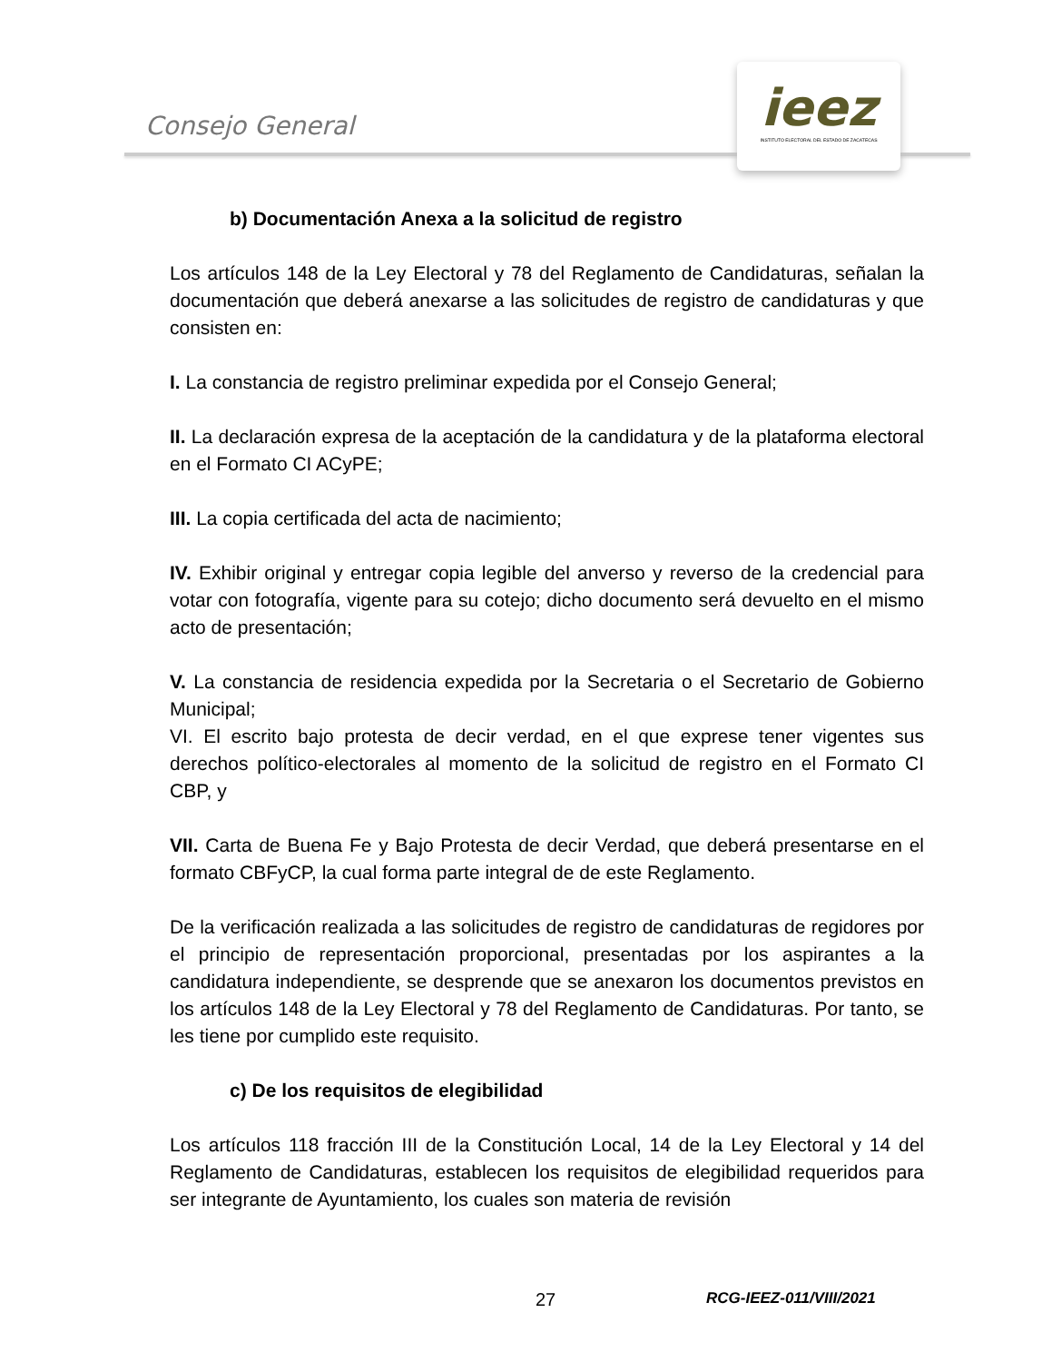Consejo General
ieez
INSTITUTO ELECTORAL DEL ESTADO DE ZACATECAS
b) Documentación Anexa a la solicitud de registro
Los artículos 148 de la Ley Electoral y 78 del Reglamento de Candidaturas, señalan la documentación que deberá anexarse a las solicitudes de registro de candidaturas y que consisten en:
I. La constancia de registro preliminar expedida por el Consejo General;
II. La declaración expresa de la aceptación de la candidatura y de la plataforma electoral en el Formato CI ACyPE;
III. La copia certificada del acta de nacimiento;
IV. Exhibir original y entregar copia legible del anverso y reverso de la credencial para votar con fotografía, vigente para su cotejo; dicho documento será devuelto en el mismo acto de presentación;
V. La constancia de residencia expedida por la Secretaria o el Secretario de Gobierno Municipal;
VI. El escrito bajo protesta de decir verdad, en el que exprese tener vigentes sus derechos político-electorales al momento de la solicitud de registro en el Formato CI CBP, y
VII. Carta de Buena Fe y Bajo Protesta de decir Verdad, que deberá presentarse en el formato CBFyCP, la cual forma parte integral de de este Reglamento.
De la verificación realizada a las solicitudes de registro de candidaturas de regidores por el principio de representación proporcional, presentadas por los aspirantes a la candidatura independiente, se desprende que se anexaron los documentos previstos en los artículos 148 de la Ley Electoral y 78 del Reglamento de Candidaturas. Por tanto, se les tiene por cumplido este requisito.
c) De los requisitos de elegibilidad
Los artículos 118 fracción III de la Constitución Local, 14 de la Ley Electoral y 14 del Reglamento de Candidaturas, establecen los requisitos de elegibilidad requeridos para ser integrante de Ayuntamiento, los cuales son materia de revisión
27 RCG-IEEZ-011/VIII/2021